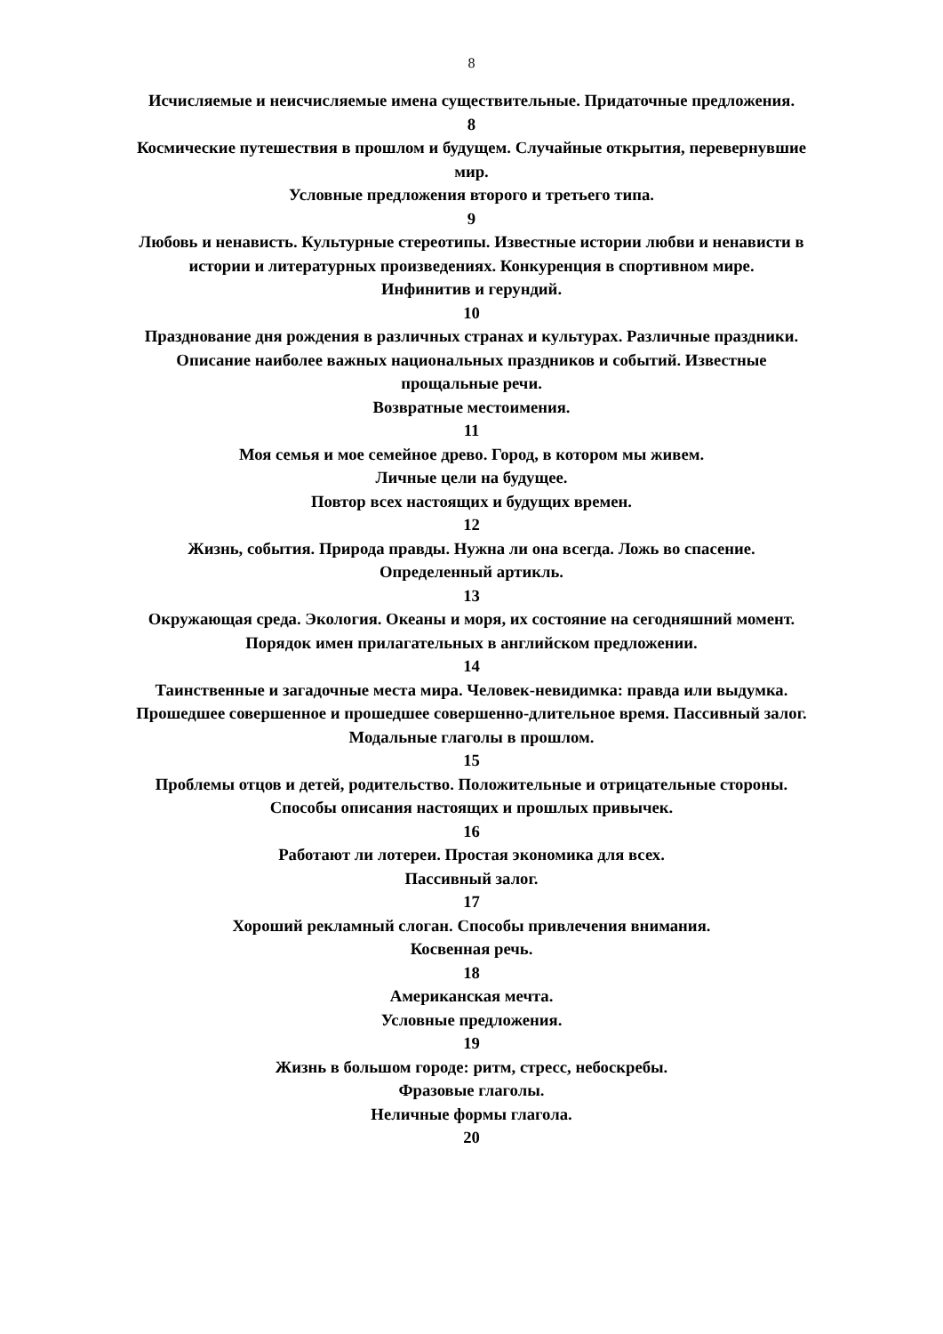8
Исчисляемые и неисчисляемые имена существительные. Придаточные предложения.
8
Космические путешествия в прошлом и будущем. Случайные открытия, перевернувшие мир.
Условные предложения второго и третьего типа.
9
Любовь и ненависть. Культурные стереотипы. Известные истории любви и ненависти в истории и литературных произведениях. Конкуренция в спортивном мире.
Инфинитив и герундий.
10
Празднование дня рождения в различных странах и культурах. Различные праздники. Описание наиболее важных национальных праздников и событий. Известные прощальные речи.
Возвратные местоимения.
11
Моя семья и мое семейное древо. Город, в котором мы живем.
Личные цели на будущее.
Повтор всех настоящих и будущих времен.
12
Жизнь, события. Природа правды. Нужна ли она всегда. Ложь во спасение.
Определенный артикль.
13
Окружающая среда. Экология. Океаны и моря, их состояние на сегодняшний момент.
Порядок имен прилагательных в английском предложении.
14
Таинственные и загадочные места мира. Человек-невидимка: правда или выдумка. Прошедшее совершенное и прошедшее совершенно-длительное время. Пассивный залог. Модальные глаголы в прошлом.
15
Проблемы отцов и детей, родительство. Положительные и отрицательные стороны. Способы описания настоящих и прошлых привычек.
16
Работают ли лотереи. Простая экономика для всех.
Пассивный залог.
17
Хороший рекламный слоган. Способы привлечения внимания.
Косвенная речь.
18
Американская мечта.
Условные предложения.
19
Жизнь в большом городе: ритм, стресс, небоскребы.
Фразовые глаголы.
Неличные формы глагола.
20